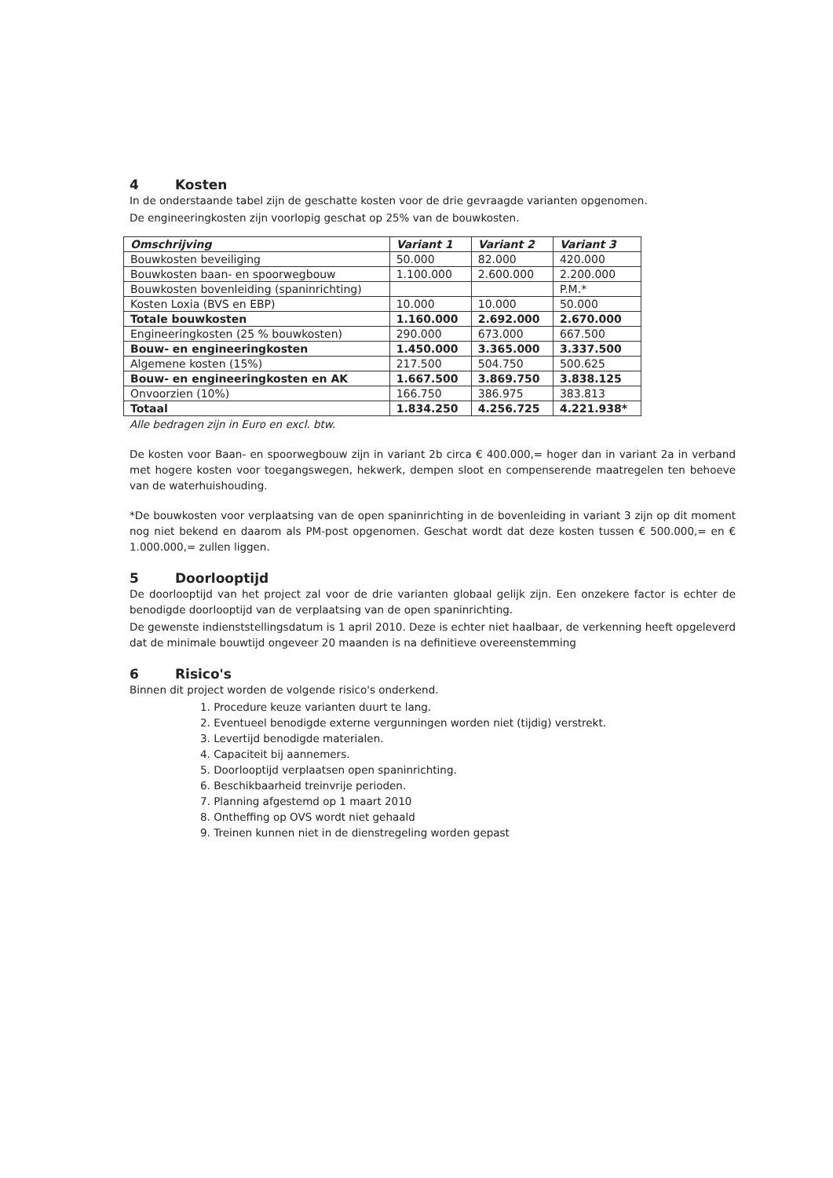4 Kosten
In de onderstaande tabel zijn de geschatte kosten voor de drie gevraagde varianten opgenomen.
De engineeringkosten zijn voorlopig geschat op 25% van de bouwkosten.
| Omschrijving | Variant 1 | Variant 2 | Variant 3 |
| --- | --- | --- | --- |
| Bouwkosten beveiliging | 50.000 | 82.000 | 420.000 |
| Bouwkosten baan- en spoorwegbouw | 1.100.000 | 2.600.000 | 2.200.000 |
| Bouwkosten bovenleiding (spaninrichting) | | | P.M.* |
| Kosten Loxia (BVS en EBP) | 10.000 | 10.000 | 50.000 |
| Totale bouwkosten | 1.160.000 | 2.692.000 | 2.670.000 |
| Engineeringkosten (25 % bouwkosten) | 290.000 | 673.000 | 667.500 |
| Bouw- en engineeringkosten | 1.450.000 | 3.365.000 | 3.337.500 |
| Algemene kosten (15%) | 217.500 | 504.750 | 500.625 |
| Bouw- en engineeringkosten en AK | 1.667.500 | 3.869.750 | 3.838.125 |
| Onvoorzien (10%) | 166.750 | 386.975 | 383.813 |
| Totaal | 1.834.250 | 4.256.725 | 4.221.938* |
Alle bedragen zijn in Euro en excl. btw.
De kosten voor Baan- en spoorwegbouw zijn in variant 2b circa € 400.000,= hoger dan in variant 2a in verband met hogere kosten voor toegangswegen, hekwerk, dempen sloot en compenserende maatregelen ten behoeve van de waterhuishouding.
*De bouwkosten voor verplaatsing van de open spaninrichting in de bovenleiding in variant 3 zijn op dit moment nog niet bekend en daarom als PM-post opgenomen. Geschat wordt dat deze kosten tussen € 500.000,= en € 1.000.000,= zullen liggen.
5 Doorlooptijd
De doorlooptijd van het project zal voor de drie varianten globaal gelijk zijn. Een onzekere factor is echter de benodigde doorlooptijd van de verplaatsing van de open spaninrichting.
De gewenste indienststellingsdatum is 1 april 2010. Deze is echter niet haalbaar, de verkenning heeft opgeleverd dat de minimale bouwtijd ongeveer 20 maanden is na definitieve overeenstemming
6 Risico's
Binnen dit project worden de volgende risico's onderkend.
1. Procedure keuze varianten duurt te lang.
2. Eventueel benodigde externe vergunningen worden niet (tijdig) verstrekt.
3. Levertijd benodigde materialen.
4. Capaciteit bij aannemers.
5. Doorlooptijd verplaatsen open spaninrichting.
6. Beschikbaarheid treinvrije perioden.
7. Planning afgestemd op 1 maart 2010
8. Ontheffing op OVS wordt niet gehaald
9. Treinen kunnen niet in de dienstregeling worden gepast